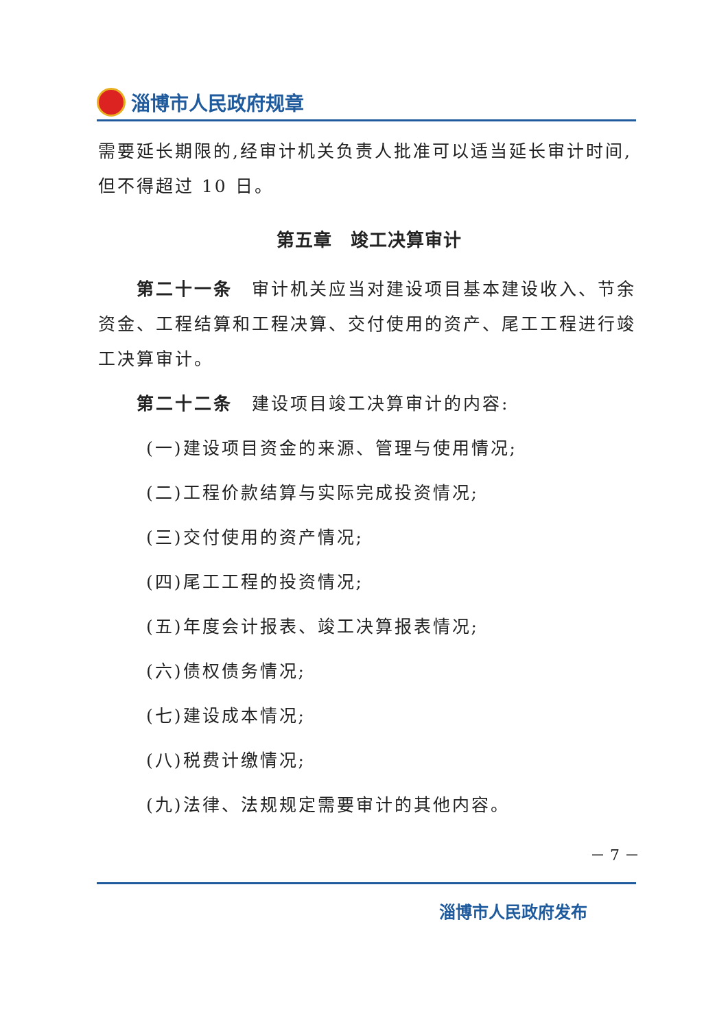淄博市人民政府规章
需要延长期限的,经审计机关负责人批准可以适当延长审计时间,但不得超过 10 日。
第五章　竣工决算审计
第二十一条 审计机关应当对建设项目基本建设收入、节余资金、工程结算和工程决算、交付使用的资产、尾工工程进行竣工决算审计。
第二十二条 建设项目竣工决算审计的内容:
(一)建设项目资金的来源、管理与使用情况;
(二)工程价款结算与实际完成投资情况;
(三)交付使用的资产情况;
(四)尾工工程的投资情况;
(五)年度会计报表、竣工决算报表情况;
(六)债权债务情况;
(七)建设成本情况;
(八)税费计缴情况;
(九)法律、法规规定需要审计的其他内容。
－ 7 －
淄博市人民政府发布